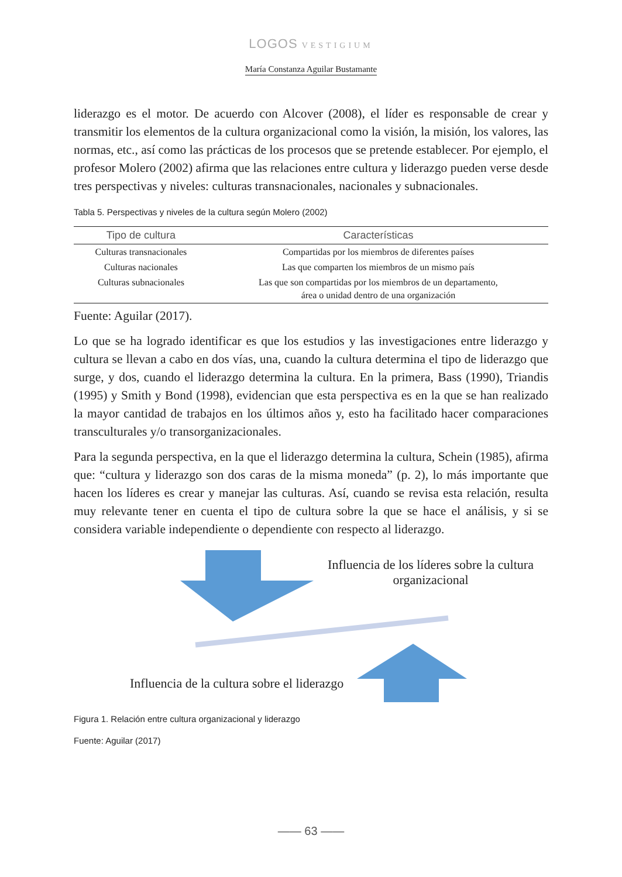LOGOS VESTIGIUM
María Constanza Aguilar Bustamante
liderazgo es el motor. De acuerdo con Alcover (2008), el líder es responsable de crear y transmitir los elementos de la cultura organizacional como la visión, la misión, los valores, las normas, etc., así como las prácticas de los procesos que se pretende establecer. Por ejemplo, el profesor Molero (2002) afirma que las relaciones entre cultura y liderazgo pueden verse desde tres perspectivas y niveles: culturas transnacionales, nacionales y subnacionales.
Tabla 5. Perspectivas y niveles de la cultura según Molero (2002)
| Tipo de cultura | Características |
| --- | --- |
| Culturas transnacionales | Compartidas por los miembros de diferentes países |
| Culturas nacionales | Las que comparten los miembros de un mismo país |
| Culturas subnacionales | Las que son compartidas por los miembros de un departamento, área o unidad dentro de una organización |
Fuente: Aguilar (2017).
Lo que se ha logrado identificar es que los estudios y las investigaciones entre liderazgo y cultura se llevan a cabo en dos vías, una, cuando la cultura determina el tipo de liderazgo que surge, y dos, cuando el liderazgo determina la cultura. En la primera, Bass (1990), Triandis (1995) y Smith y Bond (1998), evidencian que esta perspectiva es en la que se han realizado la mayor cantidad de trabajos en los últimos años y, esto ha facilitado hacer comparaciones transculturales y/o transorganizacionales.
Para la segunda perspectiva, en la que el liderazgo determina la cultura, Schein (1985), afirma que: “cultura y liderazgo son dos caras de la misma moneda” (p. 2), lo más importante que hacen los líderes es crear y manejar las culturas. Así, cuando se revisa esta relación, resulta muy relevante tener en cuenta el tipo de cultura sobre la que se hace el análisis, y si se considera variable independiente o dependiente con respecto al liderazgo.
Influencia de los líderes sobre la cultura organizacional
Influencia de la cultura sobre el liderazgo
Figura 1. Relación entre cultura organizacional y liderazgo
Fuente: Aguilar (2017)
—— 63 ——